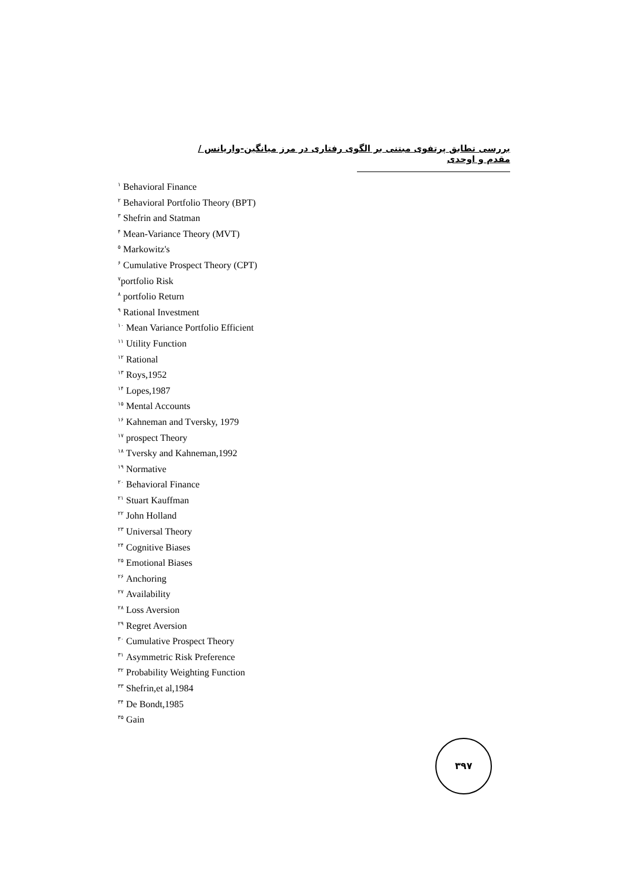بررسی تطابق پرتفوی مبتنی بر الگوی رفتاری در مرز میانگین-واریانس / مقدم و اوحدی
<sup>۱</sup> Behavioral Finance
<sup>۲</sup> Behavioral Portfolio Theory (BPT)
<sup>۳</sup> Shefrin and Statman
<sup>۴</sup> Mean-Variance Theory (MVT)
<sup>۵</sup> Markowitz's
<sup>۶</sup> Cumulative Prospect Theory (CPT)
<sup>۷</sup> portfolio Risk
<sup>۸</sup> portfolio Return
<sup>۹</sup> Rational Investment
<sup>۱۰</sup> Mean Variance Portfolio Efficient
<sup>۱۱</sup> Utility Function
<sup>۱۲</sup> Rational
<sup>۱۳</sup> Roys,1952
<sup>۱۴</sup> Lopes,1987
<sup>۱۵</sup> Mental Accounts
<sup>۱۶</sup> Kahneman and Tversky, 1979
<sup>۱۷</sup> prospect Theory
<sup>۱۸</sup> Tversky and Kahneman,1992
<sup>۱۹</sup> Normative
<sup>۲۰</sup> Behavioral Finance
<sup>۲۱</sup> Stuart Kauffman
<sup>۲۲</sup> John Holland
<sup>۲۳</sup> Universal Theory
<sup>۲۴</sup> Cognitive Biases
<sup>۲۵</sup> Emotional Biases
<sup>۲۶</sup> Anchoring
<sup>۲۷</sup> Availability
<sup>۲۸</sup> Loss Aversion
<sup>۲۹</sup> Regret Aversion
<sup>۳۰</sup> Cumulative Prospect Theory
<sup>۳۱</sup> Asymmetric Risk Preference
<sup>۳۲</sup> Probability Weighting Function
<sup>۳۳</sup> Shefrin,et al,1984
<sup>۳۴</sup> De Bondt,1985
<sup>۳۵</sup> Gain
۳۹۷